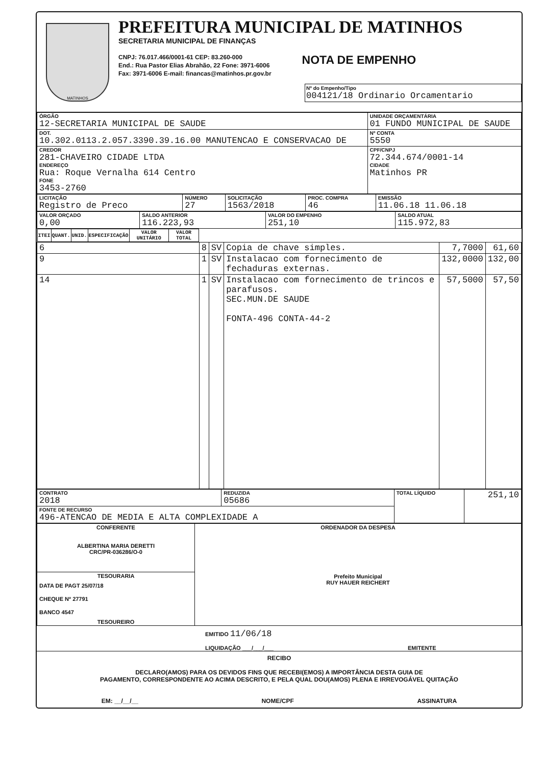MATINHOS
PREFEITURA MUNICIPAL DE MATINHOS
SECRETARIA MUNICIPAL DE FINANÇAS
CNPJ: 76.017.466/0001-61 CEP: 83.260-000
End.: Rua Pastor Elias Abrahão, 22 Fone: 3971-6006
Fax: 3971-6006 E-mail: financas@matinhos.pr.gov.br
NOTA DE EMPENHO
Nº do Empenho/Tipo
004121/18 Ordinario Orcamentario
| ÓRGÃO 12-SECRETARIA MUNICIPAL DE SAUDE | UNIDADE ORÇAMENTÁRIA 01 FUNDO MUNICIPAL DE SAUDE | |
| DOT. 10.302.0113.2.057.3390.39.16.00 MANUTENCAO E CONSERVACAO DE | | Nº CONTA 5550 |
| CREDOR 281-CHAVEIRO CIDADE LTDA ENDEREÇO Rua: Roque Vernalha 614 Centro FONE 3453-2760 | | CPF/CNPJ 72.344.674/0001-14 CIDADE Matinhos PR |
| LICITAÇÃO Registro de Preco | NÚMERO 27 | SOLICITAÇÃO 1563/2018 | PROC. COMPRA 46 | EMISSÃO 11.06.18 11.06.18 |
| VALOR ORÇADO 0,00 | SALDO ANTERIOR 116.223,93 | VALOR DO EMPENHO 251,10 | SALDO ATUAL 115.972,83 |
| ITEI | QUANT. | UNID. | ESPECIFICAÇÃO | VALOR UNITÁRIO | VALOR TOTAL |
| --- | --- | --- | --- | --- | --- |
| 6 | 8 | SV | Copia de chave simples. | 7,7000 | 61,60 |
| 9 | 1 | SV | Instalacao com fornecimento de fechaduras externas. | 132,0000 | 132,00 |
| 14 | 1 | SV | Instalacao com fornecimento de trincos e parafusos. SEC.MUN.DE SAUDE FONTA-496 CONTA-44-2 | 57,5000 | 57,50 |
| CONTRATO 2018 | REDUZIDA 05686 | TOTAL LÍQUIDO | 251,10 |
| FONTE DE RECURSO 496-ATENCAO DE MEDIA E ALTA COMPLEXIDADE A | | | |
| CONFERENTE ALBERTINA MARIA DERETTI CRC/PR-036286/O-0 | ORDENADOR DA DESPESA Prefeito Municipal RUY HAUER REICHERT |
| TESOURARIA DATA DE PAGT 25/07/18 CHEQUE Nº 27791 BANCO 4547 TESOUREIRO | |
EMITIDO 11/06/18
LIQUIDAÇÃO ___/___/___ EMITENTE
RECIBO
DECLARO(AMOS) PARA OS DEVIDOS FINS QUE RECEBI(EMOS) A IMPORTÂNCIA DESTA GUIA DE
PAGAMENTO, CORRESPONDENTE AO ACIMA DESCRITO, E PELA QUAL DOU(AMOS) PLENA E IRREVOGÁVEL QUITAÇÃO
EM: __/__/__ NOME/CPF ASSINATURA